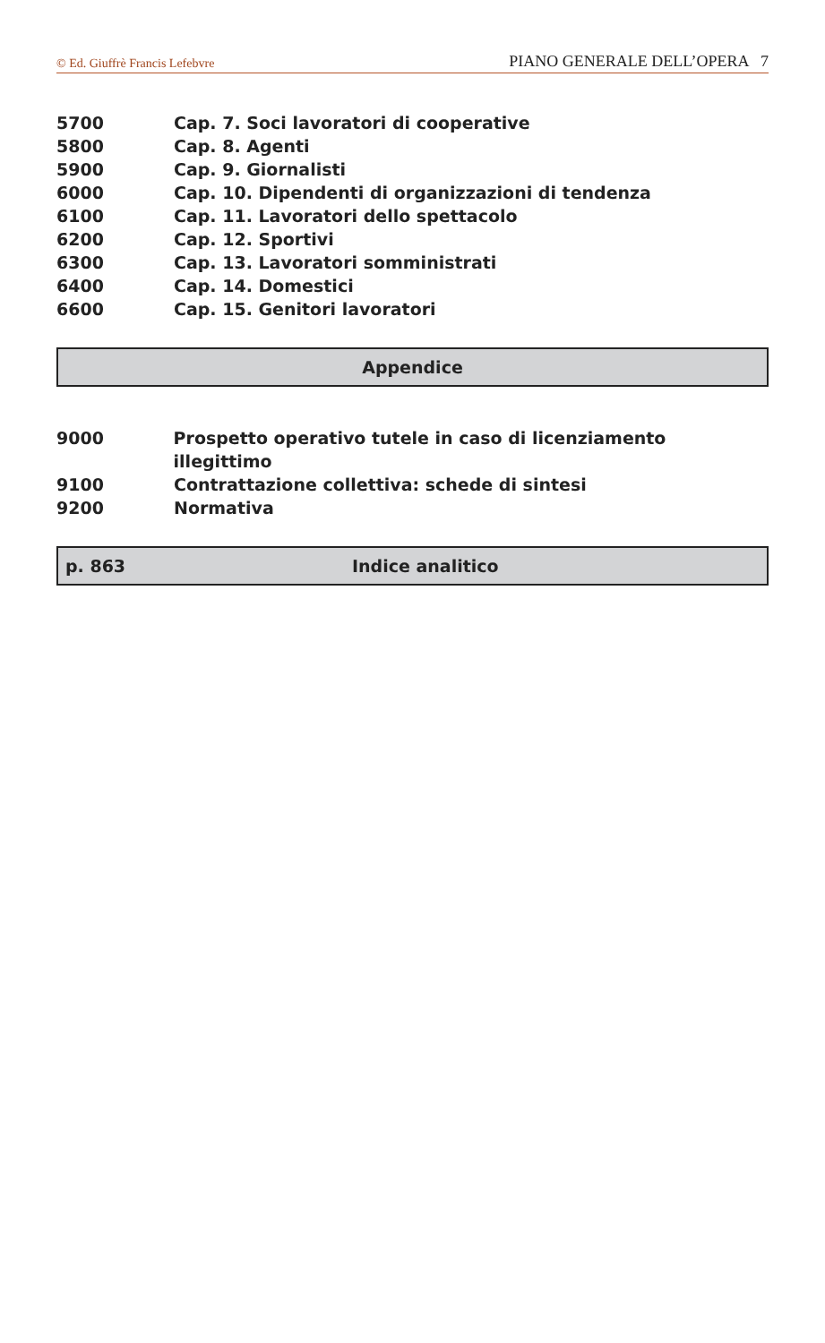© Ed. Giuffrè Francis Lefebvre PIANO GENERALE DELL’OPERA 7
5700 Cap. 7. Soci lavoratori di cooperative
5800 Cap. 8. Agenti
5900 Cap. 9. Giornalisti
6000 Cap. 10. Dipendenti di organizzazioni di tendenza
6100 Cap. 11. Lavoratori dello spettacolo
6200 Cap. 12. Sportivi
6300 Cap. 13. Lavoratori somministrati
6400 Cap. 14. Domestici
6600 Cap. 15. Genitori lavoratori
Appendice
9000 Prospetto operativo tutele in caso di licenziamento illegittimo
9100 Contrattazione collettiva: schede di sintesi
9200 Normativa
p. 863 Indice analitico